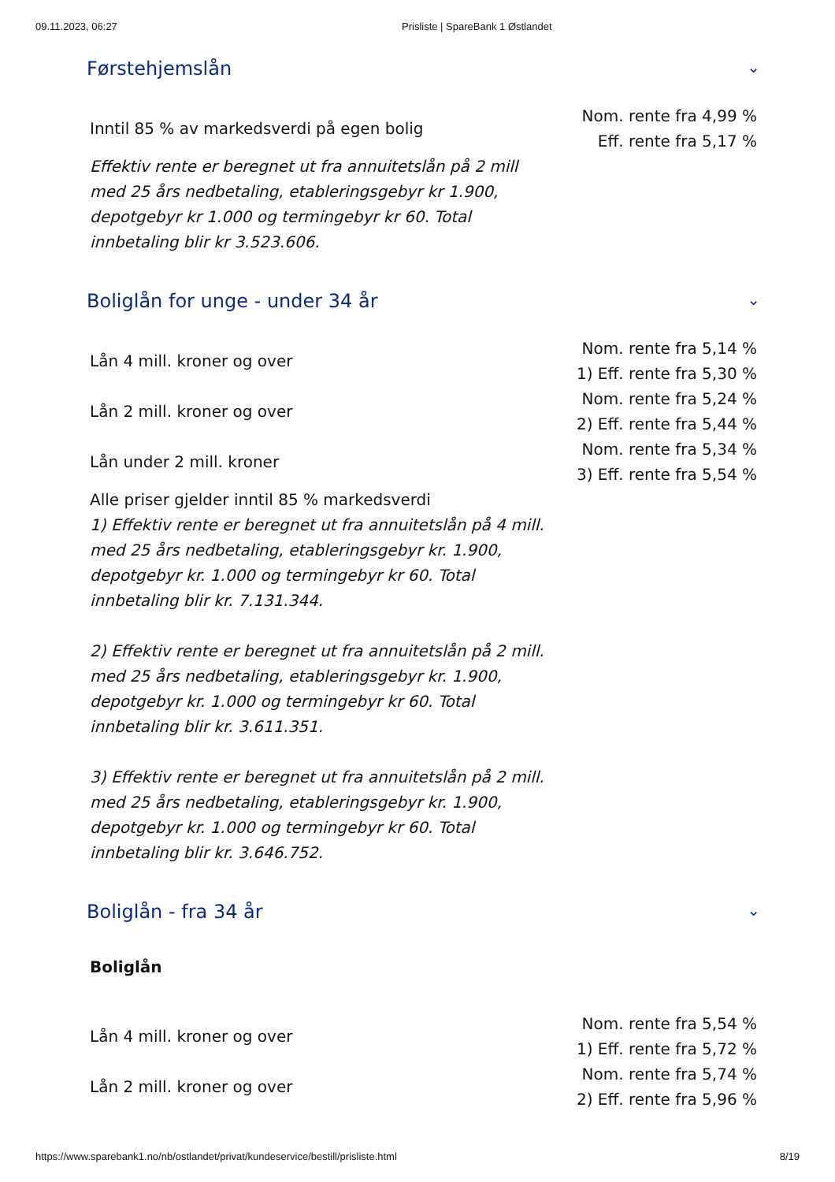09.11.2023, 06:27 Prisliste | SpareBank 1 Østlandet
Førstehjemslån ⌄
| Inntil 85 % av markedsverdi på egen bolig | Nom. rente fra 4,99 % Eff. rente fra 5,17 % |
Effektiv rente er beregnet ut fra annuitetslån på 2 mill med 25 års nedbetaling, etableringsgebyr kr 1.900, depotgebyr kr 1.000 og termingebyr kr 60. Total innbetaling blir kr 3.523.606.
Boliglån for unge - under 34 år ⌄
| Lån 4 mill. kroner og over | Nom. rente fra 5,14 % 1) Eff. rente fra 5,30 % |
| Lån 2 mill. kroner og over | Nom. rente fra 5,24 % 2) Eff. rente fra 5,44 % |
| Lån under 2 mill. kroner | Nom. rente fra 5,34 % 3) Eff. rente fra 5,54 % |
Alle priser gjelder inntil 85 % markedsverdi
1) Effektiv rente er beregnet ut fra annuitetslån på 4 mill. med 25 års nedbetaling, etableringsgebyr kr. 1.900, depotgebyr kr. 1.000 og termingebyr kr 60. Total innbetaling blir kr. 7.131.344.
2) Effektiv rente er beregnet ut fra annuitetslån på 2 mill. med 25 års nedbetaling, etableringsgebyr kr. 1.900, depotgebyr kr. 1.000 og termingebyr kr 60. Total innbetaling blir kr. 3.611.351.
3) Effektiv rente er beregnet ut fra annuitetslån på 2 mill. med 25 års nedbetaling, etableringsgebyr kr. 1.900, depotgebyr kr. 1.000 og termingebyr kr 60. Total innbetaling blir kr. 3.646.752.
Boliglån - fra 34 år ⌄
Boliglån
| Lån 4 mill. kroner og over | Nom. rente fra 5,54 % 1) Eff. rente fra 5,72 % |
| Lån 2 mill. kroner og over | Nom. rente fra 5,74 % 2) Eff. rente fra 5,96 % |
https://www.sparebank1.no/nb/ostlandet/privat/kundeservice/bestill/prisliste.html 8/19